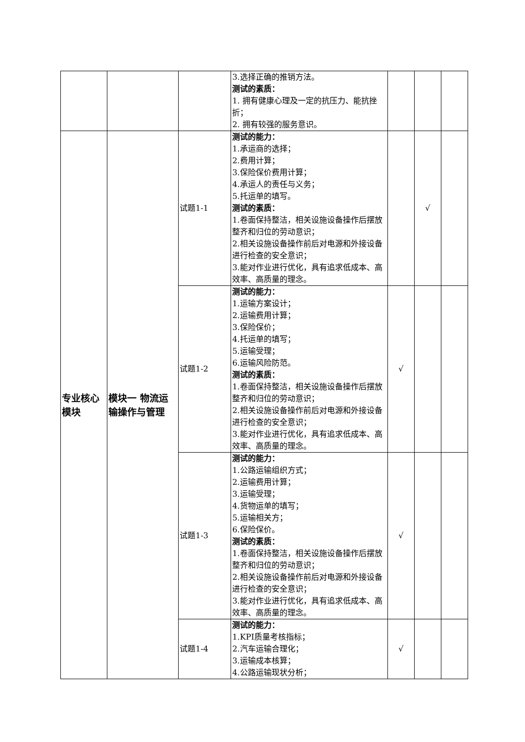| | | | 3.选择正确的推销方法。 测试的素质： 1. 拥有健康心理及一定的抗压力、能抗挫折； 2. 拥有较强的服务意识。 | | | |
| 专业核心模块 | 模块一 物流运输操作与管理 | 试题1-1 | 测试的能力： 1.承运商的选择； 2.费用计算； 3.保险保价费用计算； 4.承运人的责任与义务； 5.托运单的填写。 测试的素质： 1.卷面保持整洁，相关设施设备操作后摆放整齐和归位的劳动意识； 2.相关设施设备操作前后对电源和外接设备进行检查的安全意识； 3.能对作业进行优化，具有追求低成本、高效率、高质量的理念。 | | √ | |
| | | 试题1-2 | 测试的能力： 1.运输方案设计； 2.运输费用计算； 3.保险保价； 4.托运单的填写； 5.运输受理； 6.运输风险防范。 测试的素质： 1.卷面保持整洁，相关设施设备操作后摆放整齐和归位的劳动意识； 2.相关设施设备操作前后对电源和外接设备进行检查的安全意识； 3.能对作业进行优化，具有追求低成本、高效率、高质量的理念。 | √ | | |
| | | 试题1-3 | 测试的能力： 1.公路运输组织方式； 2.运输费用计算； 3.运输受理； 4.货物运单的填写； 5.运输相关方； 6.保险保价。 测试的素质： 1.卷面保持整洁，相关设施设备操作后摆放整齐和归位的劳动意识； 2.相关设施设备操作前后对电源和外接设备进行检查的安全意识； 3.能对作业进行优化，具有追求低成本、高效率、高质量的理念。 | √ | | |
| | | 试题1-4 | 测试的能力： 1.KPI质量考核指标； 2.汽车运输合理化； 3.运输成本核算； 4.公路运输现状分析； | √ | | |